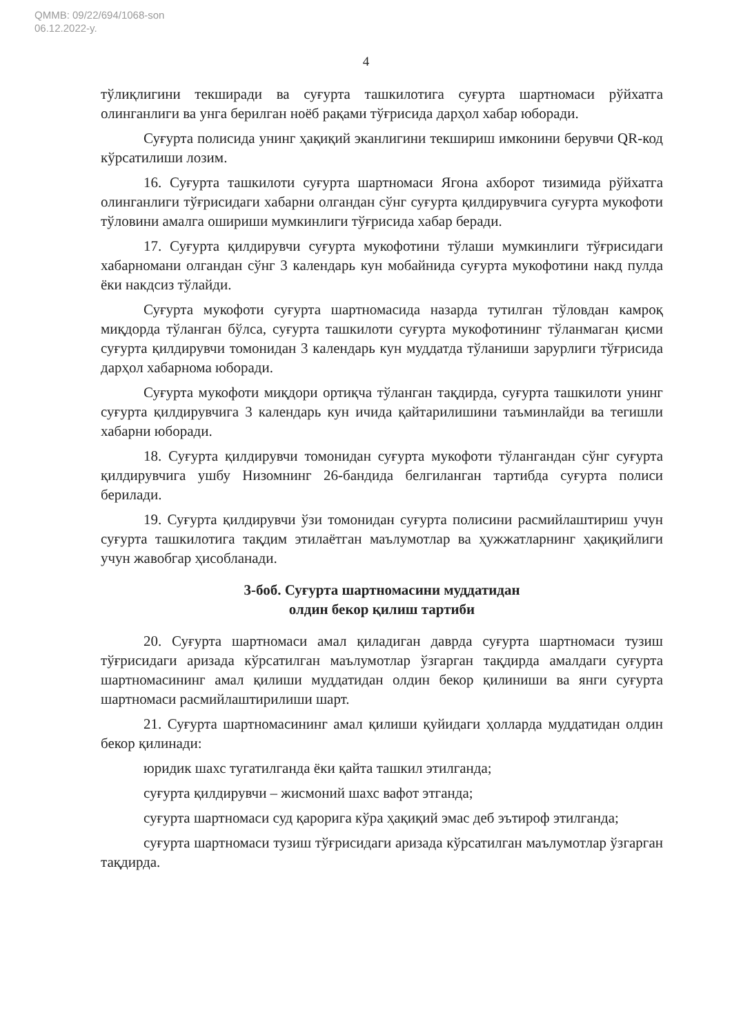QMMB: 09/22/694/1068-son
06.12.2022-y.
4
тўлиқлигини текширади ва суғурта ташкилотига суғурта шартномаси рўйхатга олинганлиги ва унга берилган ноёб рақами тўғрисида дарҳол хабар юборади.
Суғурта полисида унинг ҳақиқий эканлигини текшириш имконини берувчи QR-код кўрсатилиши лозим.
16. Суғурта ташкилоти суғурта шартномаси Ягона ахборот тизимида рўйхатга олинганлиги тўғрисидаги хабарни олгандан сўнг суғурта қилдирувчига суғурта мукофоти тўловини амалга ошириши мумкинлиги тўғрисида хабар беради.
17. Суғурта қилдирувчи суғурта мукофотини тўлаши мумкинлиги тўғрисидаги хабарномани олгандан сўнг 3 календарь кун мобайнида суғурта мукофотини накд пулда ёки накдсиз тўлайди.
Суғурта мукофоти суғурта шартномасида назарда тутилган тўловдан камроқ миқдорда тўланган бўлса, суғурта ташкилоти суғурта мукофотининг тўланмаган қисми суғурта қилдирувчи томонидан 3 календарь кун муддатда тўланиши зарурлиги тўғрисида дарҳол хабарнома юборади.
Суғурта мукофоти миқдори ортиқча тўланган тақдирда, суғурта ташкилоти унинг суғурта қилдирувчига 3 календарь кун ичида қайтарилишини таъминлайди ва тегишли хабарни юборади.
18. Суғурта қилдирувчи томонидан суғурта мукофоти тўлангандан сўнг суғурта қилдирувчига ушбу Низомнинг 26-бандида белгиланган тартибда суғурта полиси берилади.
19. Суғурта қилдирувчи ўзи томонидан суғурта полисини расмийлаштириш учун суғурта ташкилотига тақдим этилаётган маълумотлар ва ҳужжатларнинг ҳақиқийлиги учун жавобгар ҳисобланади.
3-боб. Суғурта шартномасини муддатидан
олдин бекор қилиш тартиби
20. Суғурта шартномаси амал қиладиган даврда суғурта шартномаси тузиш тўғрисидаги аризада кўрсатилган маълумотлар ўзгарган тақдирда амалдаги суғурта шартномасининг амал қилиши муддатидан олдин бекор қилиниши ва янги суғурта шартномаси расмийлаштирилиши шарт.
21. Суғурта шартномасининг амал қилиши қуйидаги ҳолларда муддатидан олдин бекор қилинади:
юридик шахс тугатилганда ёки қайта ташкил этилганда;
суғурта қилдирувчи – жисмоний шахс вафот этганда;
суғурта шартномаси суд қарорига кўра ҳақиқий эмас деб эътироф этилганда;
суғурта шартномаси тузиш тўғрисидаги аризада кўрсатилган маълумотлар ўзгарган тақдирда.